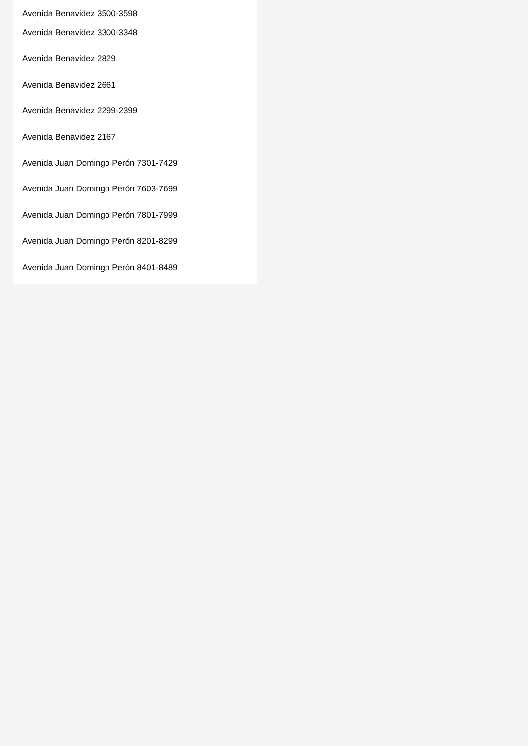Avenida Benavidez 3500-3598
Avenida Benavidez 3300-3348
Avenida Benavidez 2829
Avenida Benavidez 2661
Avenida Benavidez 2299-2399
Avenida Benavidez 2167
Avenida Juan Domingo Perón 7301-7429
Avenida Juan Domingo Perón 7603-7699
Avenida Juan Domingo Perón 7801-7999
Avenida Juan Domingo Perón 8201-8299
Avenida Juan Domingo Perón 8401-8489